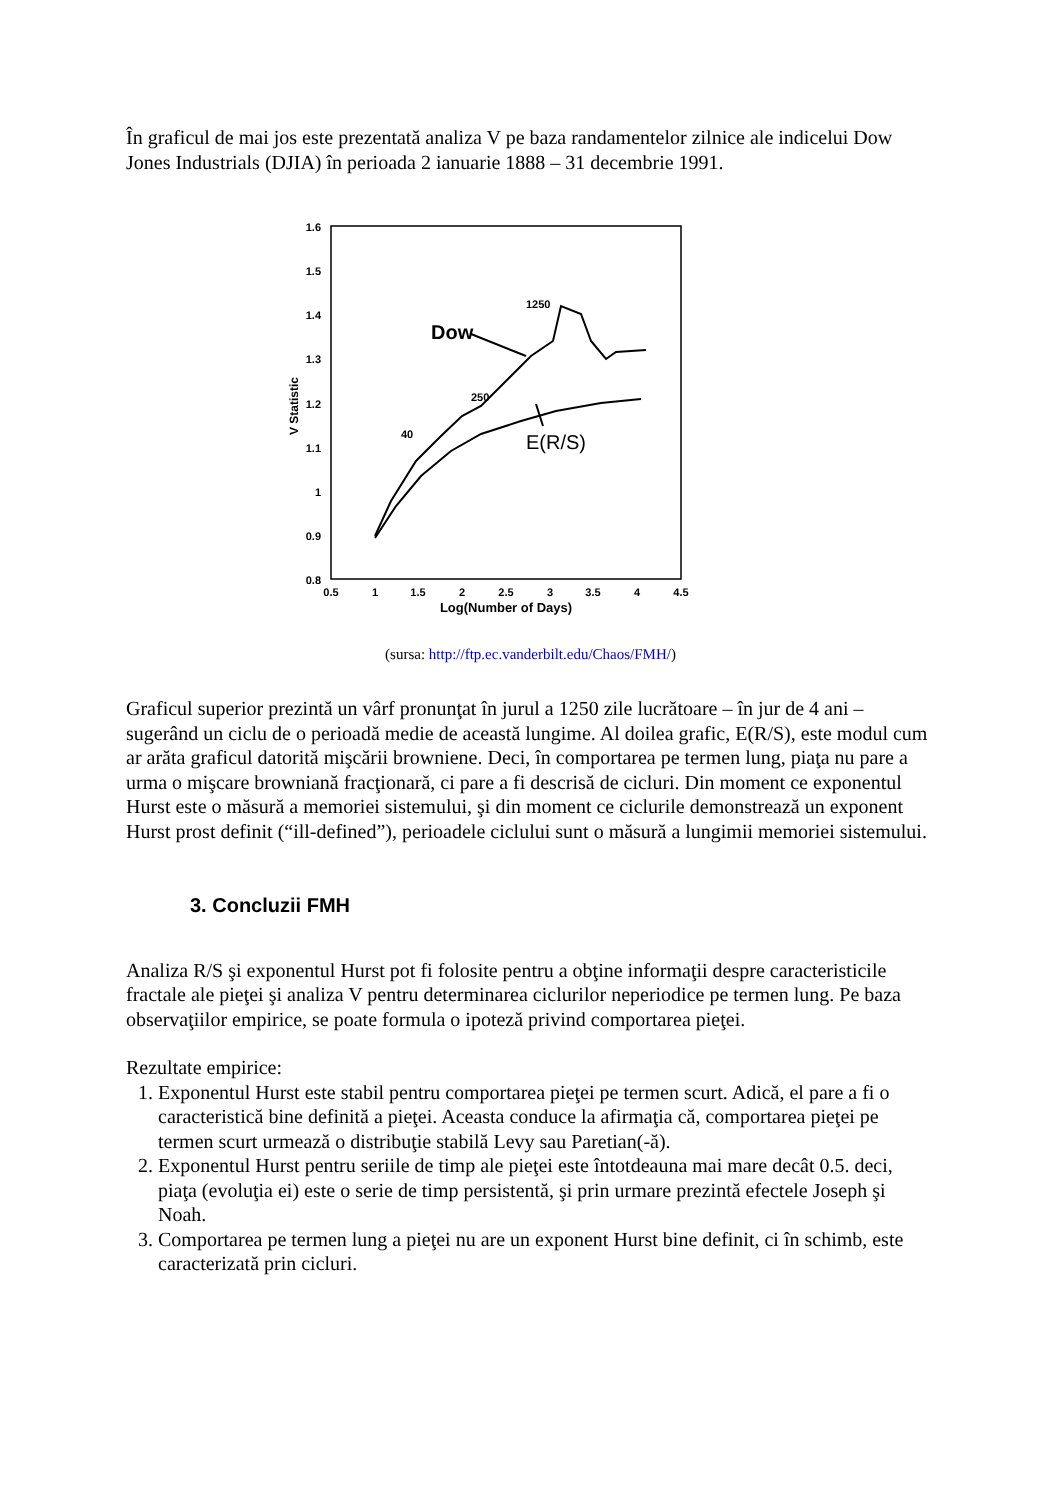În graficul de mai jos este prezentată analiza V pe baza randamentelor zilnice ale indicelui Dow Jones Industrials (DJIA) în perioada 2 ianuarie 1888 – 31 decembrie 1991.
1.6
1.5
1.4
1.3
1.2
1.1
1
0.9
0.8
0.5
1
1.5
2
2.5
3
3.5
4
4.5
Log(Number of Days)
V Statistic
40
250
1250
Dow
E(R/S)
(sursa: http://ftp.ec.vanderbilt.edu/Chaos/FMH/)
Graficul superior prezintă un vârf pronunţat în jurul a 1250 zile lucrătoare – în jur de 4 ani – sugerând un ciclu de o perioadă medie de această lungime. Al doilea grafic, E(R/S), este modul cum ar arăta graficul datorită mişcării browniene. Deci, în comportarea pe termen lung, piaţa nu pare a urma o mişcare browniană fracţionară, ci pare a fi descrisă de cicluri. Din moment ce exponentul Hurst este o măsură a memoriei sistemului, şi din moment ce ciclurile demonstrează un exponent Hurst prost definit (“ill-defined”), perioadele ciclului sunt o măsură a lungimii memoriei sistemului.
3. Concluzii FMH
Analiza R/S şi exponentul Hurst pot fi folosite pentru a obţine informaţii despre caracteristicile fractale ale pieţei şi analiza V pentru determinarea ciclurilor neperiodice pe termen lung. Pe baza observaţiilor empirice, se poate formula o ipoteză privind comportarea pieţei.
Rezultate empirice:
1. Exponentul Hurst este stabil pentru comportarea pieţei pe termen scurt. Adică, el pare a fi o caracteristică bine definită a pieţei. Aceasta conduce la afirmaţia că, comportarea pieţei pe termen scurt urmează o distribuţie stabilă Levy sau Paretian(-ă).
2. Exponentul Hurst pentru seriile de timp ale pieţei este întotdeauna mai mare decât 0.5. deci, piaţa (evoluţia ei) este o serie de timp persistentă, şi prin urmare prezintă efectele Joseph şi Noah.
3. Comportarea pe termen lung a pieţei nu are un exponent Hurst bine definit, ci în schimb, este caracterizată prin cicluri.